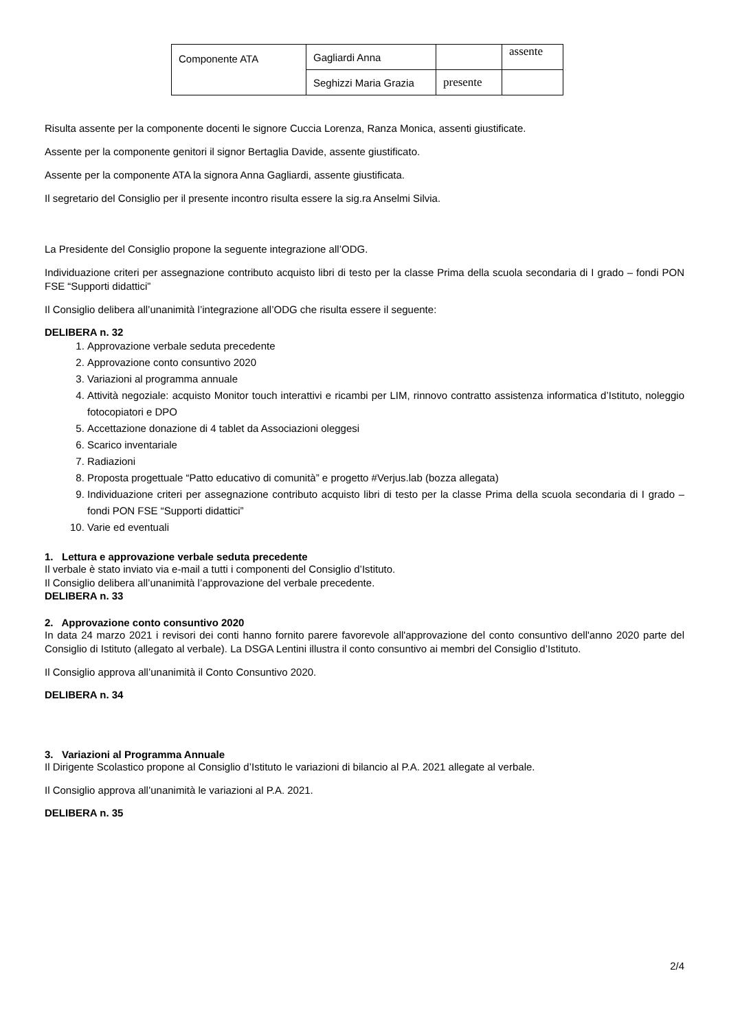| Componente ATA | Gagliardi Anna | | assente |
| | Seghizzi Maria Grazia | presente | |
Risulta assente per la componente docenti le signore Cuccia Lorenza, Ranza Monica, assenti giustificate.
Assente per la componente genitori il signor Bertaglia Davide, assente giustificato.
Assente per la componente ATA la signora Anna Gagliardi, assente giustificata.
Il segretario del Consiglio per il presente incontro risulta essere la sig.ra Anselmi Silvia.
La Presidente del Consiglio propone la seguente integrazione all’ODG.
Individuazione criteri per assegnazione contributo acquisto libri di testo per la classe Prima della scuola secondaria di I grado – fondi PON FSE “Supporti didattici”
Il Consiglio delibera all’unanimità l’integrazione all’ODG che risulta essere il seguente:
DELIBERA n. 32
1. Approvazione verbale seduta precedente
2. Approvazione conto consuntivo 2020
3. Variazioni al programma annuale
4. Attività negoziale: acquisto Monitor touch interattivi e ricambi per LIM, rinnovo contratto assistenza informatica d’Istituto, noleggio fotocopiatori e DPO
5. Accettazione donazione di 4 tablet da Associazioni oleggesi
6. Scarico inventariale
7. Radiazioni
8. Proposta progettuale “Patto educativo di comunità” e progetto #Verjus.lab (bozza allegata)
9. Individuazione criteri per assegnazione contributo acquisto libri di testo per la classe Prima della scuola secondaria di I grado – fondi PON FSE “Supporti didattici”
10. Varie ed eventuali
1. Lettura e approvazione verbale seduta precedente
Il verbale è stato inviato via e-mail a tutti i componenti del Consiglio d’Istituto.
Il Consiglio delibera all’unanimità l’approvazione del verbale precedente.
DELIBERA n. 33
2. Approvazione conto consuntivo 2020
In data 24 marzo 2021 i revisori dei conti hanno fornito parere favorevole all'approvazione del conto consuntivo dell'anno 2020 parte del Consiglio di Istituto (allegato al verbale). La DSGA Lentini illustra il conto consuntivo ai membri del Consiglio d’Istituto.
Il Consiglio approva all’unanimità il Conto Consuntivo 2020.
DELIBERA n. 34
3. Variazioni al Programma Annuale
Il Dirigente Scolastico propone al Consiglio d’Istituto le variazioni di bilancio al P.A. 2021 allegate al verbale.
Il Consiglio approva all’unanimità le variazioni al P.A. 2021.
DELIBERA n. 35
2/4